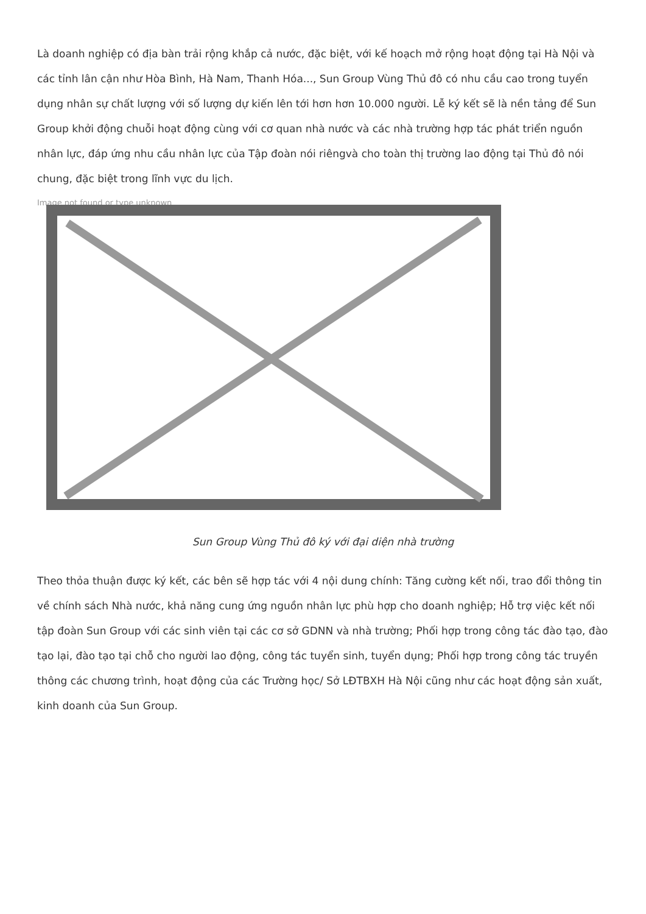Là doanh nghiệp có địa bàn trải rộng khắp cả nước, đặc biệt, với kế hoạch mở rộng hoạt động tại Hà Nội và các tỉnh lân cận như Hòa Bình, Hà Nam, Thanh Hóa..., Sun Group Vùng Thủ đô có nhu cầu cao trong tuyển dụng nhân sự chất lượng với số lượng dự kiến lên tới hơn hơn 10.000 người. Lễ ký kết sẽ là nền tảng để Sun Group khởi động chuỗi hoạt động cùng với cơ quan nhà nước và các nhà trường hợp tác phát triển nguồn nhân lực, đáp ứng nhu cầu nhân lực của Tập đoàn nói riêngvà cho toàn thị trường lao động tại Thủ đô nói chung, đặc biệt trong lĩnh vực du lịch.
Image not found or type unknown
Sun Group Vùng Thủ đô ký với đại diện nhà trường
Theo thỏa thuận được ký kết, các bên sẽ hợp tác với 4 nội dung chính: Tăng cường kết nối, trao đổi thông tin về chính sách Nhà nước, khả năng cung ứng nguồn nhân lực phù hợp cho doanh nghiệp; Hỗ trợ việc kết nối tập đoàn Sun Group với các sinh viên tại các cơ sở GDNN và nhà trường; Phối hợp trong công tác đào tạo, đào tạo lại, đào tạo tại chỗ cho người lao động, công tác tuyển sinh, tuyển dụng; Phối hợp trong công tác truyền thông các chương trình, hoạt động của các Trường học/ Sở LĐTBXH Hà Nội cũng như các hoạt động sản xuất, kinh doanh của Sun Group.